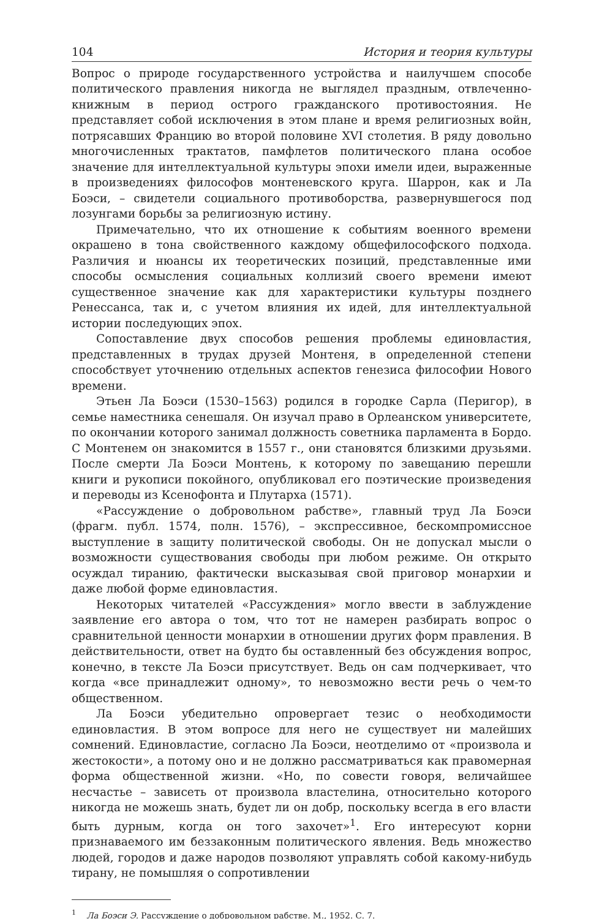104 История и теория культуры
Вопрос о природе государственного устройства и наилучшем способе политического правления никогда не выглядел праздным, отвлеченно-книжным в период острого гражданского противостояния. Не представляет собой исключения в этом плане и время религиозных войн, потрясавших Францию во второй половине XVI столетия. В ряду довольно многочисленных трактатов, памфлетов политического плана особое значение для интеллектуальной культуры эпохи имели идеи, выраженные в произведениях философов монтеневского круга. Шаррон, как и Ла Боэси, – свидетели социального противоборства, развернувшегося под лозунгами борьбы за религиозную истину.
Примечательно, что их отношение к событиям военного времени окрашено в тона свойственного каждому общефилософского подхода. Различия и нюансы их теоретических позиций, представленные ими способы осмысления социальных коллизий своего времени имеют существенное значение как для характеристики культуры позднего Ренессанса, так и, с учетом влияния их идей, для интеллектуальной истории последующих эпох.
Сопоставление двух способов решения проблемы единовластия, представленных в трудах друзей Монтеня, в определенной степени способствует уточнению отдельных аспектов генезиса философии Нового времени.
Этьен Ла Боэси (1530–1563) родился в городке Сарла (Перигор), в семье наместника сенешаля. Он изучал право в Орлеанском университете, по окончании которого занимал должность советника парламента в Бордо. С Монтенем он знакомится в 1557 г., они становятся близкими друзьями. После смерти Ла Боэси Монтень, к которому по завещанию перешли книги и рукописи покойного, опубликовал его поэтические произведения и переводы из Ксенофонта и Плутарха (1571).
«Рассуждение о добровольном рабстве», главный труд Ла Боэси (фрагм. публ. 1574, полн. 1576), – экспрессивное, бескомпромиссное выступление в защиту политической свободы. Он не допускал мысли о возможности существования свободы при любом режиме. Он открыто осуждал тиранию, фактически высказывая свой приговор монархии и даже любой форме единовластия.
Некоторых читателей «Рассуждения» могло ввести в заблуждение заявление его автора о том, что тот не намерен разбирать вопрос о сравнительной ценности монархии в отношении других форм правления. В действительности, ответ на будто бы оставленный без обсуждения вопрос, конечно, в тексте Ла Боэси присутствует. Ведь он сам подчеркивает, что когда «все принадлежит одному», то невозможно вести речь о чем-то общественном.
Ла Боэси убедительно опровергает тезис о необходимости единовластия. В этом вопросе для него не существует ни малейших сомнений. Единовластие, согласно Ла Боэси, неотделимо от «произвола и жестокости», а потому оно и не должно рассматриваться как правомерная форма общественной жизни. «Но, по совести говоря, величайшее несчастье – зависеть от произвола властелина, относительно которого никогда не можешь знать, будет ли он добр, поскольку всегда в его власти быть дурным, когда он того захочет»<sup>1</sup>. Его интересуют корни признаваемого им беззаконным политического явления. Ведь множество людей, городов и даже народов позволяют управлять собой какому-нибудь тирану, не помышляя о сопротивлении
<sup>1</sup> Ла Боэси Э. Рассуждение о добровольном рабстве. М., 1952. С. 7.